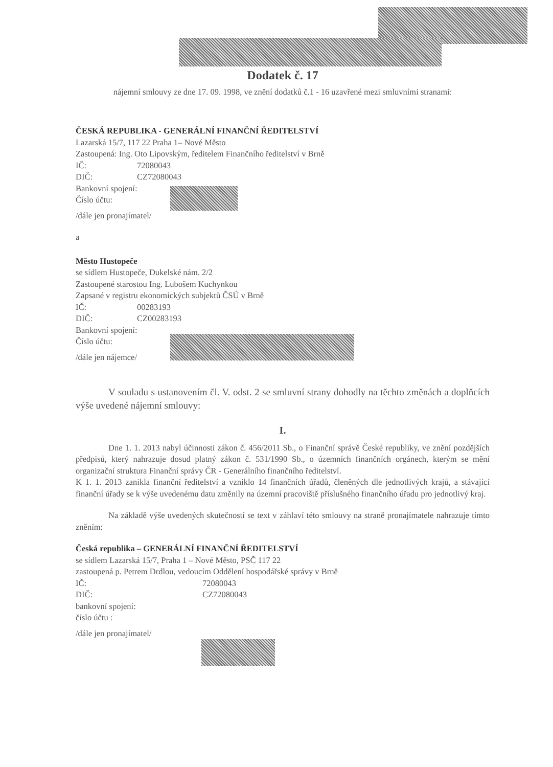Dodatek č. 17
nájemní smlouvy ze dne 17. 09. 1998, ve znění dodatků č.1 - 16 uzavřené mezi smluvními stranami:
ČESKÁ REPUBLIKA - GENERÁLNÍ FINANČNÍ ŘEDITELSTVÍ
Lazarská 15/7, 117 22 Praha 1– Nové Město
Zastoupená: Ing. Oto Lipovským, ředitelem Finančního ředitelství v Brně
IČ: 72080043
DIČ: CZ72080043
Bankovní spojení:
Číslo účtu:
/dále jen pronajímatel/
a
Město Hustopeče
se sídlem Hustopeče, Dukelské nám. 2/2
Zastoupené starostou Ing. Lubošem Kuchynkou
Zapsané v registru ekonomických subjektů ČSÚ v Brně
IČ: 00283193
DIČ: CZ00283193
Bankovní spojení:
Číslo účtu:
/dále jen nájemce/
V souladu s ustanovením čl. V. odst. 2 se smluvní strany dohodly na těchto změnách a doplňcích výše uvedené nájemní smlouvy:
I.
Dne 1. 1. 2013 nabyl účinnosti zákon č. 456/2011 Sb., o Finanční správě České republiky, ve znění pozdějších předpisů, který nahrazuje dosud platný zákon č. 531/1990 Sb., o územních finančních orgánech, kterým se mění organizační struktura Finanční správy ČR - Generálního finančního ředitelství.
K 1. 1. 2013 zanikla finanční ředitelství a vzniklo 14 finančních úřadů, členěných dle jednotlivých krajů, a stávající finanční úřady se k výše uvedenému datu změnily na územní pracoviště příslušného finančního úřadu pro jednotlivý kraj.
Na základě výše uvedených skutečností se text v záhlaví této smlouvy na straně pronajímatele nahrazuje tímto zněním:
Česká republika – GENERÁLNÍ FINANČNÍ ŘEDITELSTVÍ
se sídlem Lazarská 15/7, Praha 1 – Nové Město, PSČ 117 22
zastoupená p. Petrem Drdlou, vedoucím Oddělení hospodářské správy v Brně
IČ: 72080043
DIČ: CZ72080043
bankovní spojení:
číslo účtu :
/dále jen pronajímatel/